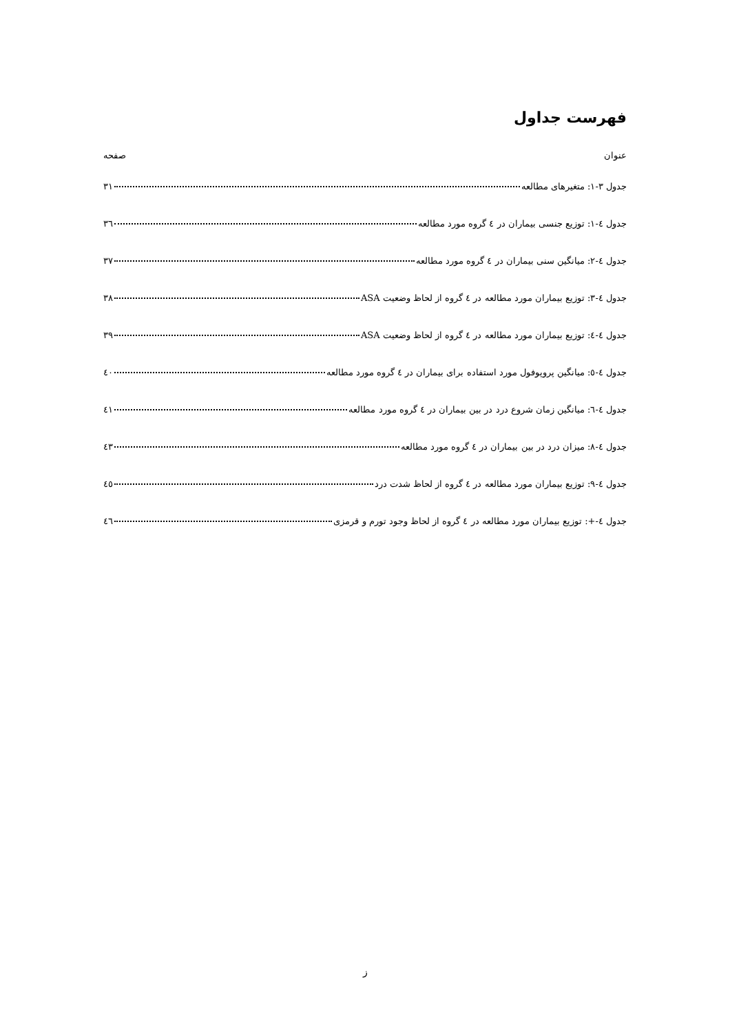فهرست جداول
عنوان صفحه
جدول ۳-۱: متغیرهای مطالعه ۳۱
جدول ٤-۱: توزیع جنسی بیماران در ٤ گروه مورد مطالعه ۳٦
جدول ٤-۲: میانگین سنی بیماران در ٤ گروه مورد مطالعه ۳۷
جدول ٤-۳: توزیع بیماران مورد مطالعه در ٤ گروه از لحاظ وضعیت ASA ۳۸
جدول ٤-٤: توزیع بیماران مورد مطالعه در ٤ گروه از لحاظ وضعیت ASA ۳۹
جدول ٤-٥: میانگین پروپوفول مورد استفاده برای بیماران در ٤ گروه مورد مطالعه ٤۰
جدول ٤-٦: میانگین زمان شروع درد در بین بیماران در ٤ گروه مورد مطالعه ٤۱
جدول ٤-۸: میزان درد در بین بیماران در ٤ گروه مورد مطالعه ٤۳
جدول ٤-۹: توزیع بیماران مورد مطالعه در ٤ گروه از لحاظ شدت درد ٤٥
جدول ٤-+: توزیع بیماران مورد مطالعه در ٤ گروه از لحاظ وجود تورم و قرمزی ٤٦
ز